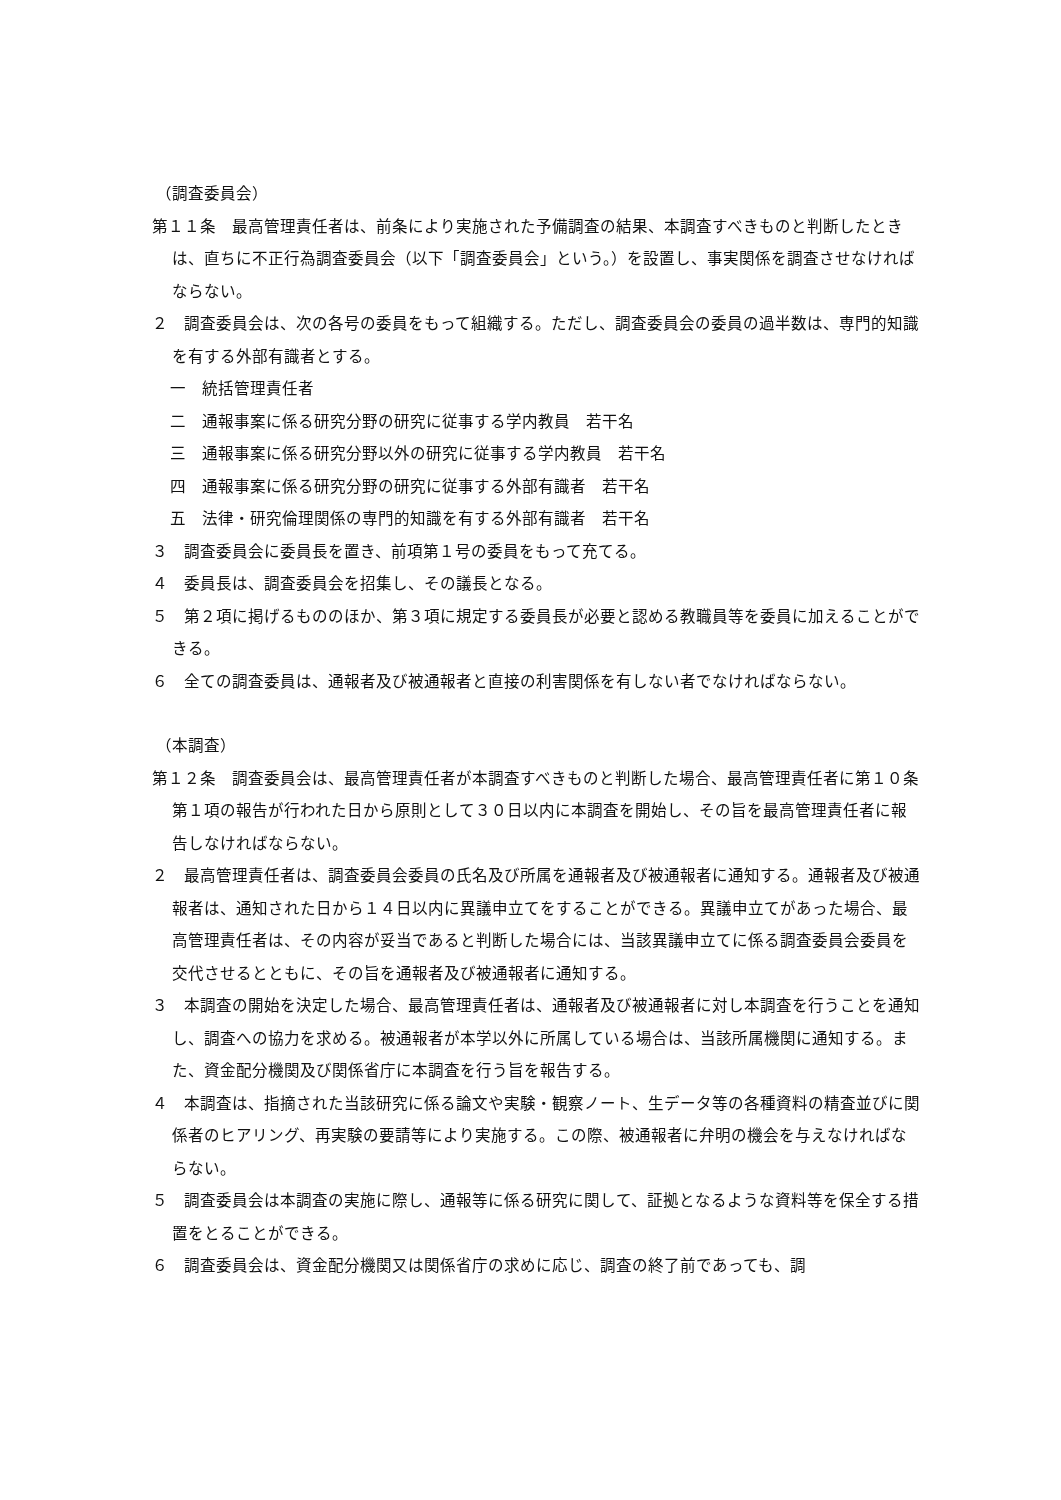（調査委員会）
第１１条　最高管理責任者は、前条により実施された予備調査の結果、本調査すべきものと判断したときは、直ちに不正行為調査委員会（以下「調査委員会」という。）を設置し、事実関係を調査させなければならない。
２　調査委員会は、次の各号の委員をもって組織する。ただし、調査委員会の委員の過半数は、専門的知識を有する外部有識者とする。
一　統括管理責任者
二　通報事案に係る研究分野の研究に従事する学内教員　若干名
三　通報事案に係る研究分野以外の研究に従事する学内教員　若干名
四　通報事案に係る研究分野の研究に従事する外部有識者　若干名
五　法律・研究倫理関係の専門的知識を有する外部有識者　若干名
３　調査委員会に委員長を置き、前項第１号の委員をもって充てる。
４　委員長は、調査委員会を招集し、その議長となる。
５　第２項に掲げるもののほか、第３項に規定する委員長が必要と認める教職員等を委員に加えることができる。
６　全ての調査委員は、通報者及び被通報者と直接の利害関係を有しない者でなければならない。
（本調査）
第１２条　調査委員会は、最高管理責任者が本調査すべきものと判断した場合、最高管理責任者に第１０条第１項の報告が行われた日から原則として３０日以内に本調査を開始し、その旨を最高管理責任者に報告しなければならない。
２　最高管理責任者は、調査委員会委員の氏名及び所属を通報者及び被通報者に通知する。通報者及び被通報者は、通知された日から１４日以内に異議申立てをすることができる。異議申立てがあった場合、最高管理責任者は、その内容が妥当であると判断した場合には、当該異議申立てに係る調査委員会委員を交代させるとともに、その旨を通報者及び被通報者に通知する。
３　本調査の開始を決定した場合、最高管理責任者は、通報者及び被通報者に対し本調査を行うことを通知し、調査への協力を求める。被通報者が本学以外に所属している場合は、当該所属機関に通知する。また、資金配分機関及び関係省庁に本調査を行う旨を報告する。
４　本調査は、指摘された当該研究に係る論文や実験・観察ノート、生データ等の各種資料の精査並びに関係者のヒアリング、再実験の要請等により実施する。この際、被通報者に弁明の機会を与えなければならない。
５　調査委員会は本調査の実施に際し、通報等に係る研究に関して、証拠となるような資料等を保全する措置をとることができる。
６　調査委員会は、資金配分機関又は関係省庁の求めに応じ、調査の終了前であっても、調